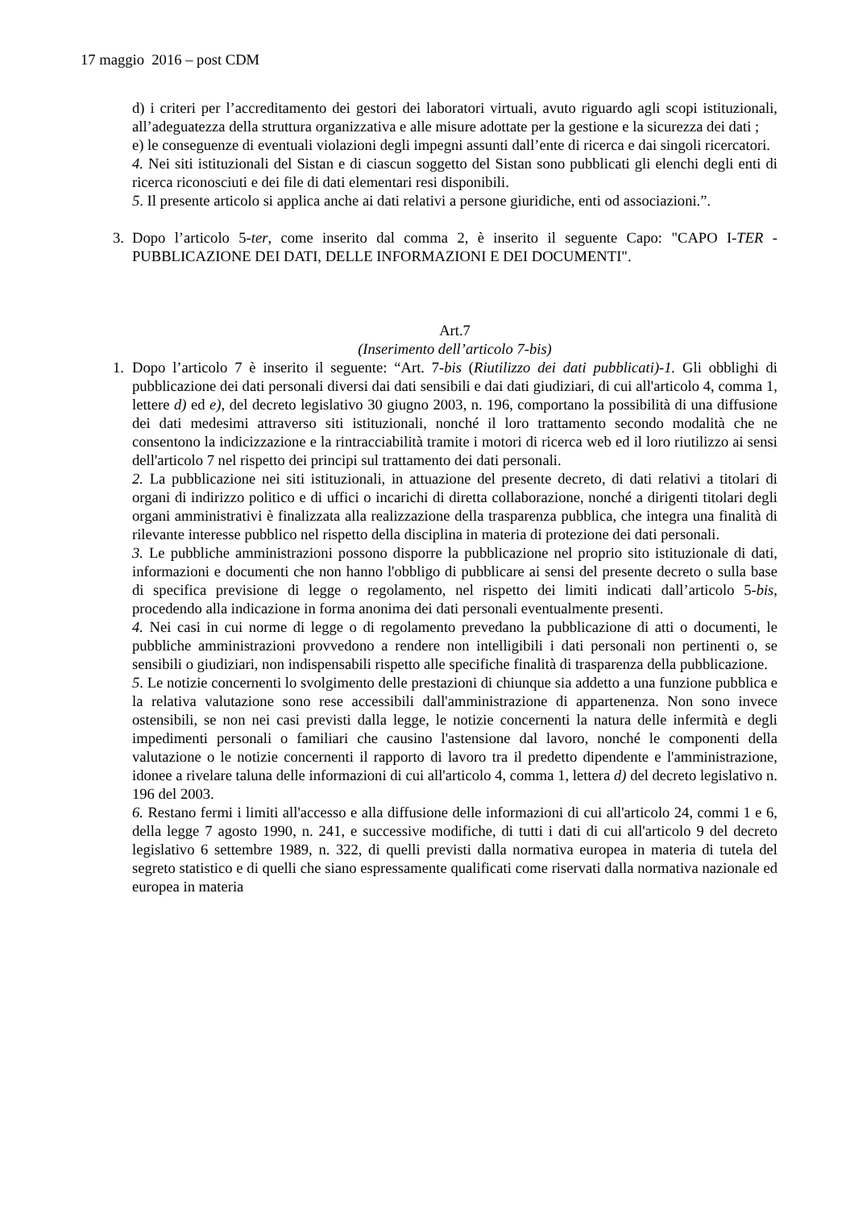17 maggio 2016 – post CDM
d) i criteri per l’accreditamento dei gestori dei laboratori virtuali, avuto riguardo agli scopi istituzionali, all’adeguatezza della struttura organizzativa e alle misure adottate per la gestione e la sicurezza dei dati ;
e) le conseguenze di eventuali violazioni degli impegni assunti dall’ente di ricerca e dai singoli ricercatori.
4. Nei siti istituzionali del Sistan e di ciascun soggetto del Sistan sono pubblicati gli elenchi degli enti di ricerca riconosciuti e dei file di dati elementari resi disponibili.
5. Il presente articolo si applica anche ai dati relativi a persone giuridiche, enti od associazioni.”.
3. Dopo l’articolo 5-ter, come inserito dal comma 2, è inserito il seguente Capo: "CAPO I-TER - PUBBLICAZIONE DEI DATI, DELLE INFORMAZIONI E DEI DOCUMENTI".
Art.7
(Inserimento dell’articolo 7-bis)
1. Dopo l’articolo 7 è inserito il seguente: “Art. 7-bis (Riutilizzo dei dati pubblicati)-1. Gli obblighi di pubblicazione dei dati personali diversi dai dati sensibili e dai dati giudiziari, di cui all'articolo 4, comma 1, lettere d) ed e), del decreto legislativo 30 giugno 2003, n. 196, comportano la possibilità di una diffusione dei dati medesimi attraverso siti istituzionali, nonché il loro trattamento secondo modalità che ne consentono la indicizzazione e la rintracciabilità tramite i motori di ricerca web ed il loro riutilizzo ai sensi dell'articolo 7 nel rispetto dei principi sul trattamento dei dati personali.
2. La pubblicazione nei siti istituzionali, in attuazione del presente decreto, di dati relativi a titolari di organi di indirizzo politico e di uffici o incarichi di diretta collaborazione, nonché a dirigenti titolari degli organi amministrativi è finalizzata alla realizzazione della trasparenza pubblica, che integra una finalità di rilevante interesse pubblico nel rispetto della disciplina in materia di protezione dei dati personali.
3. Le pubbliche amministrazioni possono disporre la pubblicazione nel proprio sito istituzionale di dati, informazioni e documenti che non hanno l'obbligo di pubblicare ai sensi del presente decreto o sulla base di specifica previsione di legge o regolamento, nel rispetto dei limiti indicati dall’articolo 5-bis, procedendo alla indicazione in forma anonima dei dati personali eventualmente presenti.
4. Nei casi in cui norme di legge o di regolamento prevedano la pubblicazione di atti o documenti, le pubbliche amministrazioni provvedono a rendere non intelligibili i dati personali non pertinenti o, se sensibili o giudiziari, non indispensabili rispetto alle specifiche finalità di trasparenza della pubblicazione.
5. Le notizie concernenti lo svolgimento delle prestazioni di chiunque sia addetto a una funzione pubblica e la relativa valutazione sono rese accessibili dall'amministrazione di appartenenza. Non sono invece ostensibili, se non nei casi previsti dalla legge, le notizie concernenti la natura delle infermità e degli impedimenti personali o familiari che causino l'astensione dal lavoro, nonché le componenti della valutazione o le notizie concernenti il rapporto di lavoro tra il predetto dipendente e l'amministrazione, idonee a rivelare taluna delle informazioni di cui all'articolo 4, comma 1, lettera d) del decreto legislativo n. 196 del 2003.
6. Restano fermi i limiti all'accesso e alla diffusione delle informazioni di cui all'articolo 24, commi 1 e 6, della legge 7 agosto 1990, n. 241, e successive modifiche, di tutti i dati di cui all'articolo 9 del decreto legislativo 6 settembre 1989, n. 322, di quelli previsti dalla normativa europea in materia di tutela del segreto statistico e di quelli che siano espressamente qualificati come riservati dalla normativa nazionale ed europea in materia